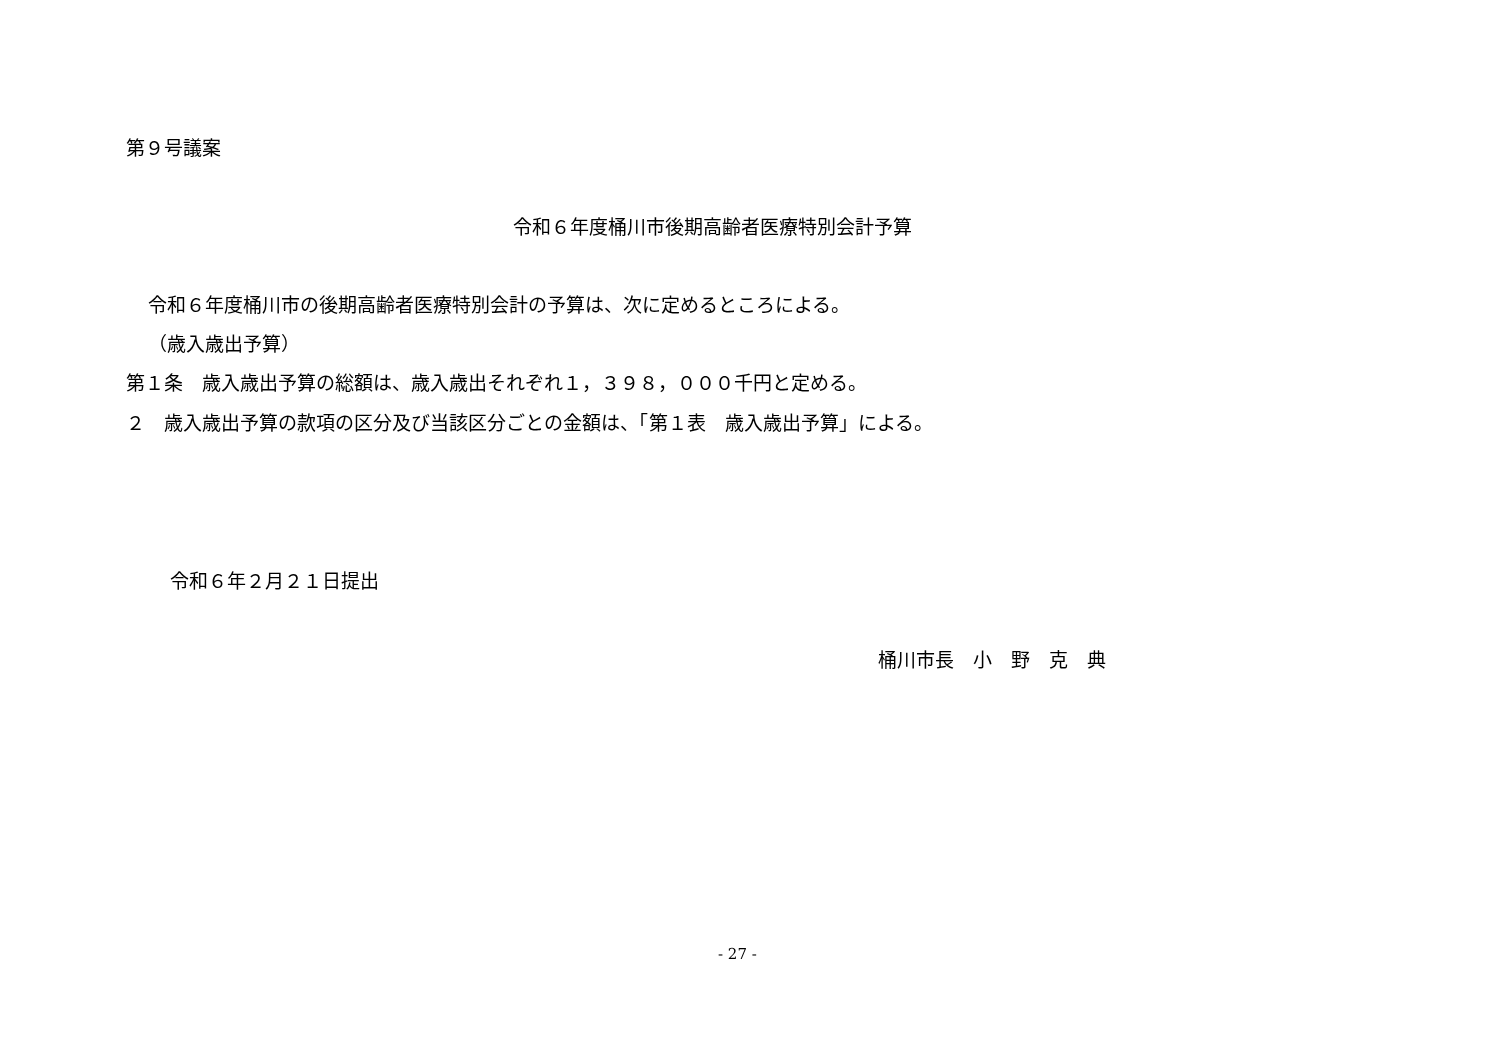第９号議案
令和６年度桶川市後期高齢者医療特別会計予算
令和６年度桶川市の後期高齢者医療特別会計の予算は、次に定めるところによる。
（歳入歳出予算）
第１条　歳入歳出予算の総額は、歳入歳出それぞれ１，３９８，０００千円と定める。
２　歳入歳出予算の款項の区分及び当該区分ごとの金額は、「第１表　歳入歳出予算」による。
令和６年２月２１日提出
桶川市長　小　野　克　典
- 27 -